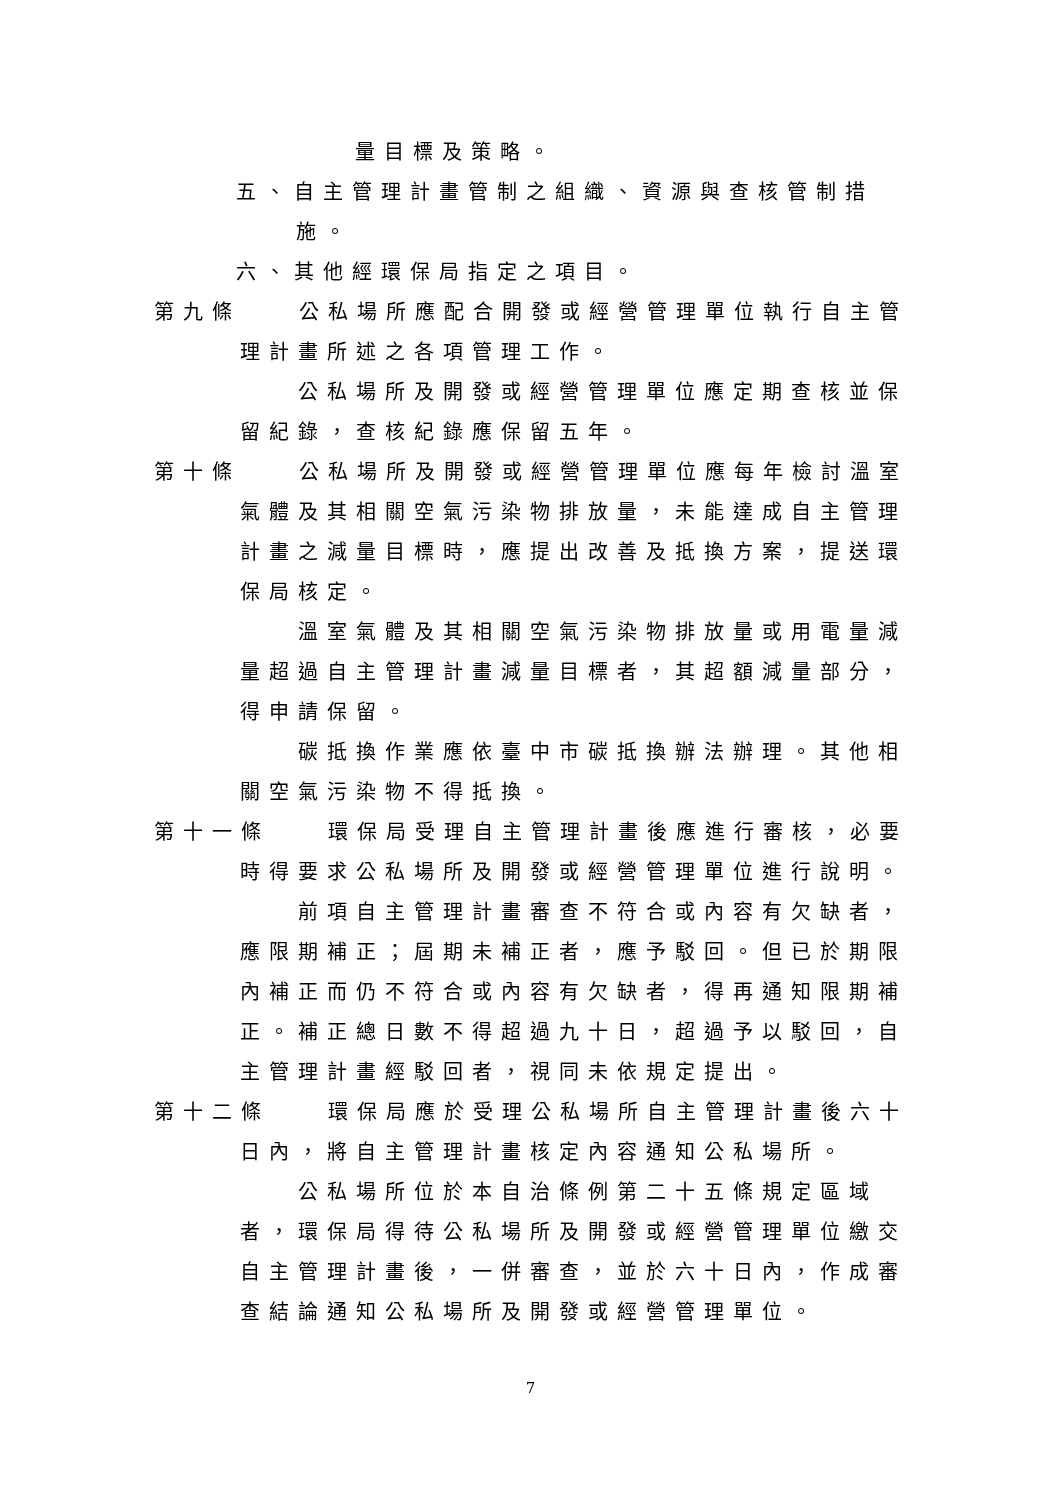量目標及策略。
五、自主管理計畫管制之組織、資源與查核管制措施。
六、其他經環保局指定之項目。
第九條　　公私場所應配合開發或經營管理單位執行自主管理計畫所述之各項管理工作。
公私場所及開發或經營管理單位應定期查核並保留紀錄，查核紀錄應保留五年。
第十條　　公私場所及開發或經營管理單位應每年檢討溫室氣體及其相關空氣污染物排放量，未能達成自主管理計畫之減量目標時，應提出改善及抵換方案，提送環保局核定。
溫室氣體及其相關空氣污染物排放量或用電量減量超過自主管理計畫減量目標者，其超額減量部分，得申請保留。
碳抵換作業應依臺中市碳抵換辦法辦理。其他相關空氣污染物不得抵換。
第十一條　　環保局受理自主管理計畫後應進行審核，必要時得要求公私場所及開發或經營管理單位進行說明。
前項自主管理計畫審查不符合或內容有欠缺者，應限期補正；屆期未補正者，應予駁回。但已於期限內補正而仍不符合或內容有欠缺者，得再通知限期補正。補正總日數不得超過九十日，超過予以駁回，自主管理計畫經駁回者，視同未依規定提出。
第十二條　　環保局應於受理公私場所自主管理計畫後六十日內，將自主管理計畫核定內容通知公私場所。
公私場所位於本自治條例第二十五條規定區域者，環保局得待公私場所及開發或經營管理單位繳交自主管理計畫後，一併審查，並於六十日內，作成審查結論通知公私場所及開發或經營管理單位。
7